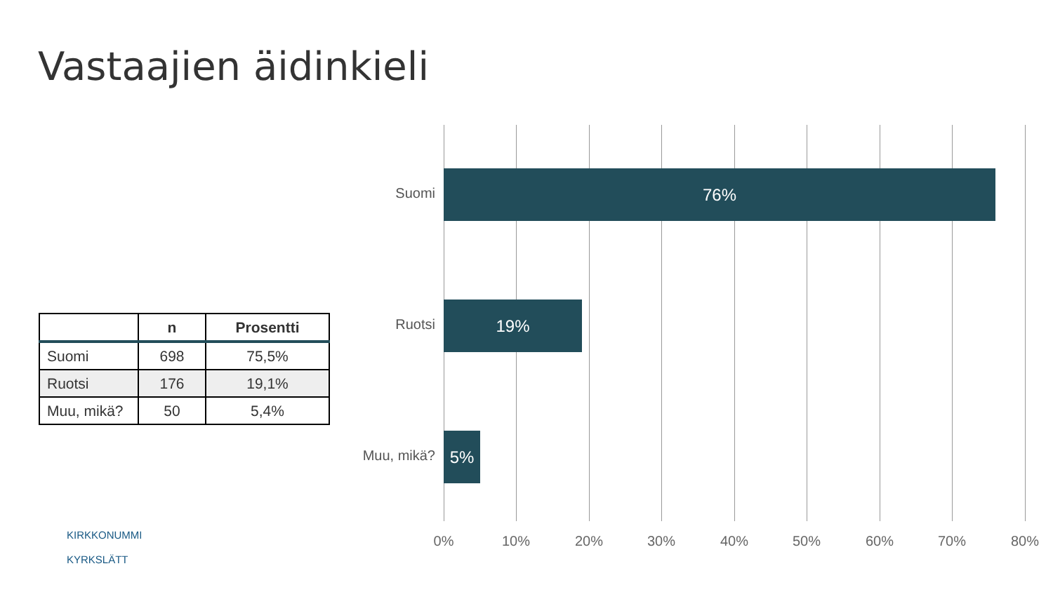Vastaajien äidinkieli
| | n | Prosentti |
| --- | --- | --- |
| Suomi | 698 | 75,5% |
| Ruotsi | 176 | 19,1% |
| Muu, mikä? | 50 | 5,4% |
Suomi
76%
Ruotsi
19%
Muu, mikä?
5%
0% 10% 20% 30% 40% 50% 60% 70% 80%
KIRKKONUMMI
KYRKSLÄTT